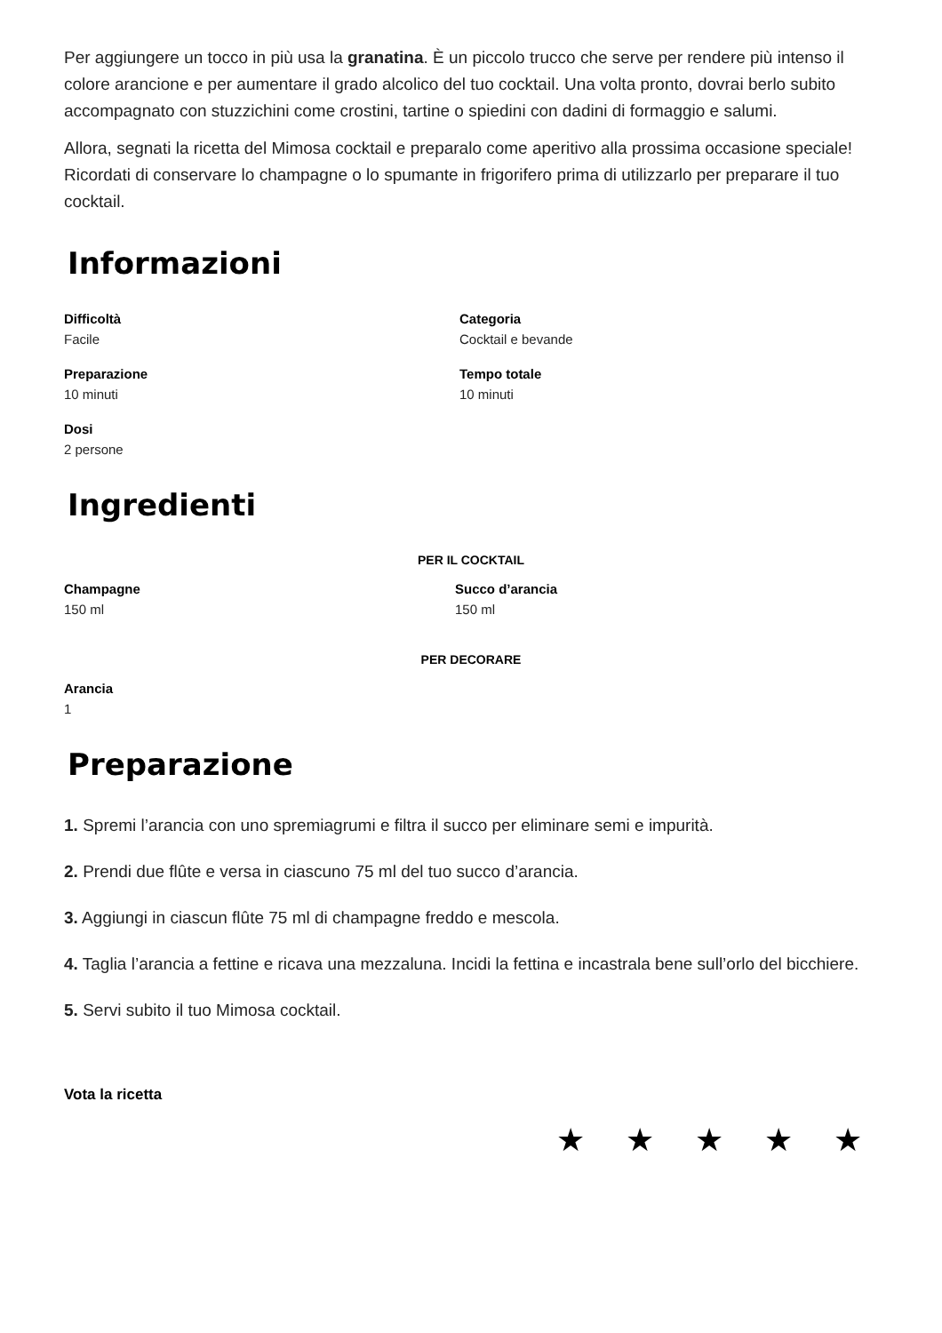Per aggiungere un tocco in più usa la granatina. È un piccolo trucco che serve per rendere più intenso il colore arancione e per aumentare il grado alcolico del tuo cocktail. Una volta pronto, dovrai berlo subito accompagnato con stuzzichini come crostini, tartine o spiedini con dadini di formaggio e salumi.
Allora, segnati la ricetta del Mimosa cocktail e preparalo come aperitivo alla prossima occasione speciale! Ricordati di conservare lo champagne o lo spumante in frigorifero prima di utilizzarlo per preparare il tuo cocktail.
Informazioni
Difficoltà
Facile
Categoria
Cocktail e bevande
Preparazione
10 minuti
Tempo totale
10 minuti
Dosi
2 persone
Ingredienti
PER IL COCKTAIL
Champagne
150 ml
Succo d’arancia
150 ml
PER DECORARE
Arancia
1
Preparazione
1. Spremi l’arancia con uno spremiagrumi e filtra il succo per eliminare semi e impurità.
2. Prendi due flûte e versa in ciascuno 75 ml del tuo succo d’arancia.
3. Aggiungi in ciascun flûte 75 ml di champagne freddo e mescola.
4. Taglia l’arancia a fettine e ricava una mezzaluna. Incidi la fettina e incastrala bene sull’orlo del bicchiere.
5. Servi subito il tuo Mimosa cocktail.
Vota la ricetta
★ ★ ★ ★ ★